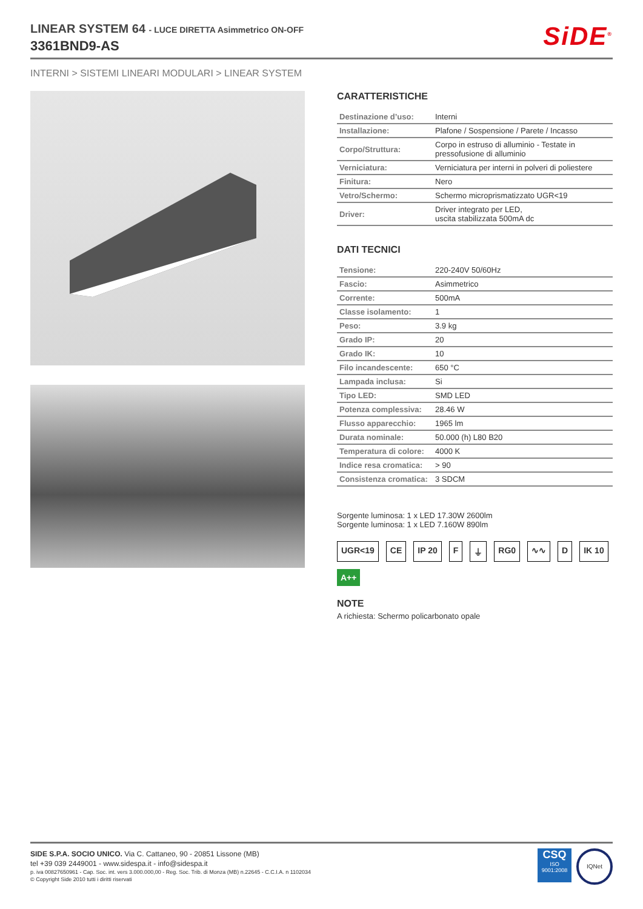LINEAR SYSTEM 64 - LUCE DIRETTA Asimmetrico ON-OFF
3361BND9-AS
SiDE<sup>®</sup>
INTERNI > SISTEMI LINEARI MODULARI > LINEAR SYSTEM
CARATTERISTICHE
| Destinazione d’uso: | Interni |
| Installazione: | Plafone / Sospensione / Parete / Incasso |
| Corpo/Struttura: | Corpo in estruso di alluminio - Testate in pressofusione di alluminio |
| Verniciatura: | Verniciatura per interni in polveri di poliestere |
| Finitura: | Nero |
| Vetro/Schermo: | Schermo microprismatizzato UGR<19 |
| Driver: | Driver integrato per LED, uscita stabilizzata 500mA dc |
DATI TECNICI
| Tensione: | 220-240V 50/60Hz |
| Fascio: | Asimmetrico |
| Corrente: | 500mA |
| Classe isolamento: | 1 |
| Peso: | 3.9 kg |
| Grado IP: | 20 |
| Grado IK: | 10 |
| Filo incandescente: | 650 °C |
| Lampada inclusa: | Si |
| Tipo LED: | SMD LED |
| Potenza complessiva: | 28.46 W |
| Flusso apparecchio: | 1965 lm |
| Durata nominale: | 50.000 (h) L80 B20 |
| Temperatura di colore: | 4000 K |
| Indice resa cromatica: | > 90 |
| Consistenza cromatica: | 3 SDCM |
Sorgente luminosa: 1 x LED 17.30W 2600lm
Sorgente luminosa: 1 x LED 7.160W 890lm
UGR<19 CE IP 20 F ⏚ RG0 ∿∿ D IK 10 A++
NOTE
A richiesta: Schermo policarbonato opale
SIDE S.P.A. SOCIO UNICO. Via C. Cattaneo, 90 - 20851 Lissone (MB)
tel +39 039 2449001 - www.sidespa.it - info@sidespa.it
p. iva 00827650961 - Cap. Soc. int. vers 3.000.000,00 - Reg. Soc. Trib. di Monza (MB) n.22645 - C.C.I.A. n 1102034
© Copyright Side 2010 tutti i diritti riservati
CSQ
ISO 9001:2008
IQNet